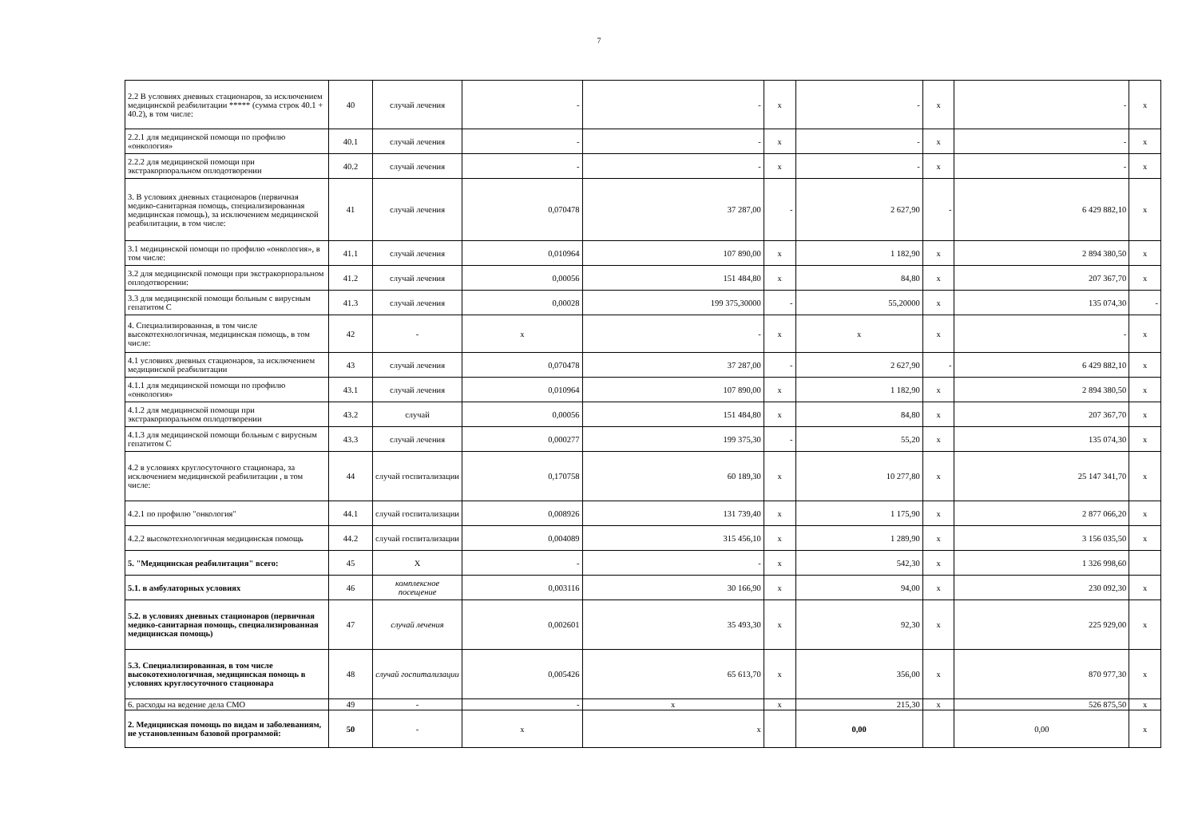7
| 2.2 В условиях дневных стационаров, за исключением медицинской реабилитации ***** (сумма строк 40.1 + 40.2), в том числе: | 40 | случай лечения | - | - | x | - | x | - | x |
| 2.2.1 для медицинской помощи по профилю «онкология» | 40.1 | случай лечения | - | - | x | - | x | - | x |
| 2.2.2 для медицинской помощи при экстракорпоральном оплодотворении | 40.2 | случай лечения | - | - | x | - | x | - | x |
| 3. В условиях дневных стационаров (первичная медико-санитарная помощь, специализированная медицинская помощь), за исключением медицинской реабилитации, в том числе: | 41 | случай лечения | 0,070478 | 37 287,00 | - | 2 627,90 | - | 6 429 882,10 | x |
| 3.1 медицинской помощи по профилю «онкология», в том числе: | 41.1 | случай лечения | 0,010964 | 107 890,00 | x | 1 182,90 | x | 2 894 380,50 | x |
| 3.2 для медицинской помощи при экстракорпоральном оплодотворении: | 41.2 | случай лечения | 0,00056 | 151 484,80 | x | 84,80 | x | 207 367,70 | x |
| 3.3 для медицинской помощи больным с вирусным гепатитом С | 41.3 | случай лечения | 0,00028 | 199 375,30000 | - | 55,20000 | x | 135 074,30 | - |
| 4. Специализированная, в том числе высокотехнологичная, медицинская помощь, в том числе: | 42 | - | x | - | x | x | x | - | x |
| 4.1 условиях дневных стационаров, за исключением медицинской реабилитации | 43 | случай лечения | 0,070478 | 37 287,00 | - | 2 627,90 | - | 6 429 882,10 | x |
| 4.1.1 для медицинской помощи по профилю «онкология» | 43.1 | случай лечения | 0,010964 | 107 890,00 | x | 1 182,90 | x | 2 894 380,50 | x |
| 4.1.2 для медицинской помощи при экстракорпоральном оплодотворении | 43.2 | случай | 0,00056 | 151 484,80 | x | 84,80 | x | 207 367,70 | x |
| 4.1.3 для медицинской помощи больным с вирусным гепатитом С | 43.3 | случай лечения | 0,000277 | 199 375,30 | - | 55,20 | x | 135 074,30 | x |
| 4.2 в условиях круглосуточного стационара, за исключением медицинской реабилитации , в том числе: | 44 | случай госпитализации | 0,170758 | 60 189,30 | x | 10 277,80 | x | 25 147 341,70 | x |
| 4.2.1 по профилю "онкология" | 44.1 | случай госпитализации | 0,008926 | 131 739,40 | x | 1 175,90 | x | 2 877 066,20 | x |
| 4.2.2 высокотехнологичная медицинская помощь | 44.2 | случай госпитализации | 0,004089 | 315 456,10 | x | 1 289,90 | x | 3 156 035,50 | x |
| 5. "Медицинская реабилитация" всего: | 45 | X | - | - | x | 542,30 | x | 1 326 998,60 | |
| 5.1. в амбулаторных условиях | 46 | комплексное посещение | 0,003116 | 30 166,90 | x | 94,00 | x | 230 092,30 | x |
| 5.2. в условиях дневных стационаров (первичная медико-санитарная помощь, специализированная медицинская помощь) | 47 | случай лечения | 0,002601 | 35 493,30 | x | 92,30 | x | 225 929,00 | x |
| 5.3. Специализированная, в том числе высокотехнологичная, медицинская помощь в условиях круглосуточного стационара | 48 | случай госпитализации | 0,005426 | 65 613,70 | x | 356,00 | x | 870 977,30 | x |
| 6. расходы на ведение дела СМО | 49 | - | - | x | x | 215,30 | x | 526 875,50 | x |
| 2. Медицинская помощь по видам и заболеваниям, не установленным базовой программой: | 50 | - | x | x | | 0,00 | | 0,00 | x |